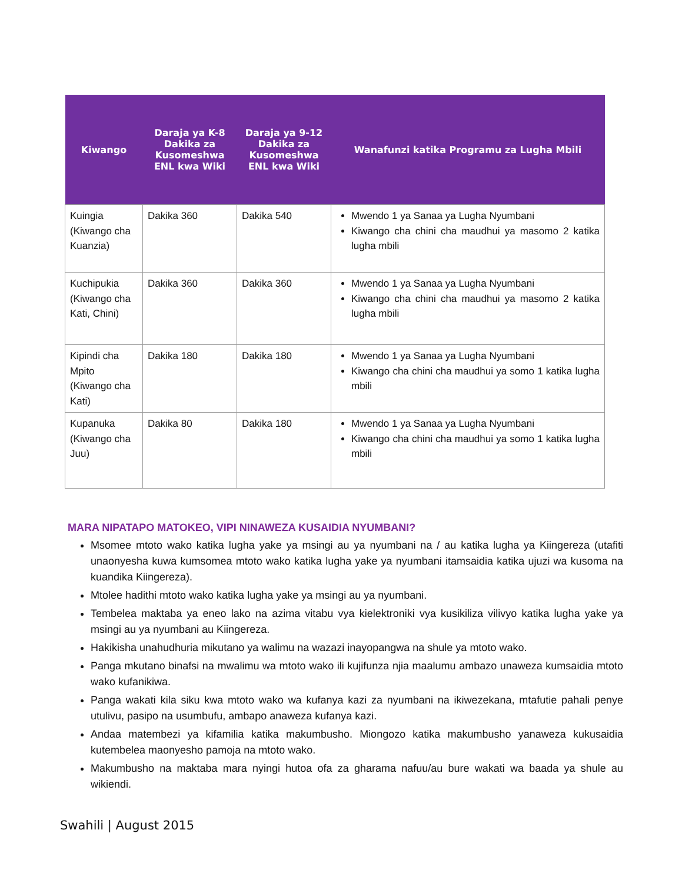| Kiwango | Daraja ya K-8 Dakika za Kusomeshwa ENL kwa Wiki | Daraja ya 9-12 Dakika za Kusomeshwa ENL kwa Wiki | Wanafunzi katika Programu za Lugha Mbili |
| --- | --- | --- | --- |
| Kuingia (Kiwango cha Kuanzia) | Dakika 360 | Dakika 540 | Mwendo 1 ya Sanaa ya Lugha Nyumbani Kiwango cha chini cha maudhui ya masomo 2 katika lugha mbili |
| Kuchipukia (Kiwango cha Kati, Chini) | Dakika 360 | Dakika 360 | Mwendo 1 ya Sanaa ya Lugha Nyumbani Kiwango cha chini cha maudhui ya masomo 2 katika lugha mbili |
| Kipindi cha Mpito (Kiwango cha Kati) | Dakika 180 | Dakika 180 | Mwendo 1 ya Sanaa ya Lugha Nyumbani Kiwango cha chini cha maudhui ya somo 1 katika lugha mbili |
| Kupanuka (Kiwango cha Juu) | Dakika 80 | Dakika 180 | Mwendo 1 ya Sanaa ya Lugha Nyumbani Kiwango cha chini cha maudhui ya somo 1 katika lugha mbili |
MARA NIPATAPO MATOKEO, VIPI NINAWEZA KUSAIDIA NYUMBANI?
Msomee mtoto wako katika lugha yake ya msingi au ya nyumbani na / au katika lugha ya Kiingereza (utafiti unaonyesha kuwa kumsomea mtoto wako katika lugha yake ya nyumbani itamsaidia katika ujuzi wa kusoma na kuandika Kiingereza).
Mtolee hadithi mtoto wako katika lugha yake ya msingi au ya nyumbani.
Tembelea maktaba ya eneo lako na azima vitabu vya kielektroniki vya kusikiliza vilivyo katika lugha yake ya msingi au ya nyumbani au Kiingereza.
Hakikisha unahudhuria mikutano ya walimu na wazazi inayopangwa na shule ya mtoto wako.
Panga mkutano binafsi na mwalimu wa mtoto wako ili kujifunza njia maalumu ambazo unaweza kumsaidia mtoto wako kufanikiwa.
Panga wakati kila siku kwa mtoto wako wa kufanya kazi za nyumbani na ikiwezekana, mtafutie pahali penye utulivu, pasipo na usumbufu, ambapo anaweza kufanya kazi.
Andaa matembezi ya kifamilia katika makumbusho. Miongozo katika makumbusho yanaweza kukusaidia kutembelea maonyesho pamoja na mtoto wako.
Makumbusho na maktaba mara nyingi hutoa ofa za gharama nafuu/au bure wakati wa baada ya shule au wikiendi.
Swahili | August 2015